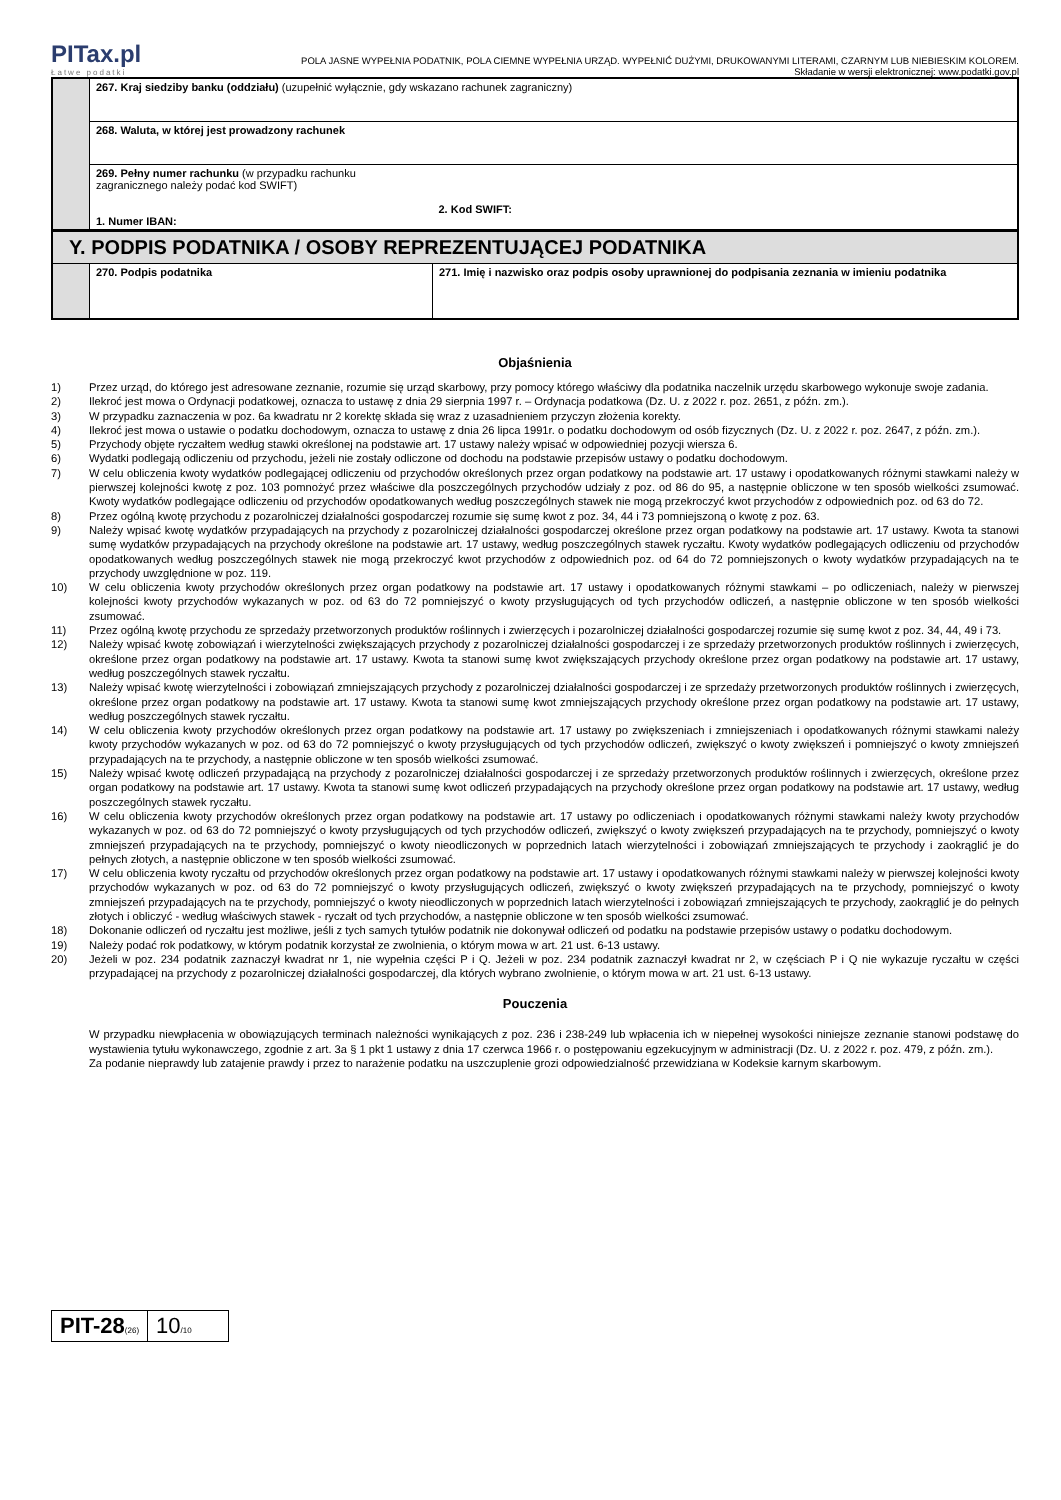PITax.pl
Łatwe podatki
POLA JASNE WYPEŁNIA PODATNIK, POLA CIEMNE WYPEŁNIA URZĄD. WYPEŁNIĆ DUŻYMI, DRUKOWANYMI LITERAMI, CZARNYM LUB NIEBIESKIM KOLOREM.
Składanie w wersji elektronicznej: www.podatki.gov.pl
| | 267. Kraj siedziby banku (oddziału) (uzupełnić wyłącznie, gdy wskazano rachunek zagraniczny) | |
| | 268. Waluta, w której jest prowadzony rachunek | |
| | 269. Pełny numer rachunku (w przypadku rachunku zagranicznego należy podać kod SWIFT) 1. Numer IBAN: | 2. Kod SWIFT: |
| Y. PODPIS PODATNIKA / OSOBY REPREZENTUJĄCEJ PODATNIKA | | |
| | 270. Podpis podatnika | 271. Imię i nazwisko oraz podpis osoby uprawnionej do podpisania zeznania w imieniu podatnika |
Objaśnienia
1) Przez urząd, do którego jest adresowane zeznanie, rozumie się urząd skarbowy, przy pomocy którego właściwy dla podatnika naczelnik urzędu skarbowego wykonuje swoje zadania.
2) Ilekroć jest mowa o Ordynacji podatkowej, oznacza to ustawę z dnia 29 sierpnia 1997 r. – Ordynacja podatkowa (Dz. U. z 2022 r. poz. 2651, z późn. zm.).
3) W przypadku zaznaczenia w poz. 6a kwadratu nr 2 korektę składa się wraz z uzasadnieniem przyczyn złożenia korekty.
4) Ilekroć jest mowa o ustawie o podatku dochodowym, oznacza to ustawę z dnia 26 lipca 1991r. o podatku dochodowym od osób fizycznych (Dz. U. z 2022 r. poz. 2647, z późn. zm.).
5) Przychody objęte ryczałtem według stawki określonej na podstawie art. 17 ustawy należy wpisać w odpowiedniej pozycji wiersza 6.
6) Wydatki podlegają odliczeniu od przychodu, jeżeli nie zostały odliczone od dochodu na podstawie przepisów ustawy o podatku dochodowym.
7) W celu obliczenia kwoty wydatków podlegającej odliczeniu od przychodów określonych przez organ podatkowy na podstawie art. 17 ustawy i opodatkowanych różnymi stawkami należy w pierwszej kolejności kwotę z poz. 103 pomnożyć przez właściwe dla poszczególnych przychodów udziały z poz. od 86 do 95, a następnie obliczone w ten sposób wielkości zsumować. Kwoty wydatków podlegające odliczeniu od przychodów opodatkowanych według poszczególnych stawek nie mogą przekroczyć kwot przychodów z odpowiednich poz. od 63 do 72.
8) Przez ogólną kwotę przychodu z pozarolniczej działalności gospodarczej rozumie się sumę kwot z poz. 34, 44 i 73 pomniejszoną o kwotę z poz. 63.
9) Należy wpisać kwotę wydatków przypadających na przychody z pozarolniczej działalności gospodarczej określone przez organ podatkowy na podstawie art. 17 ustawy. Kwota ta stanowi sumę wydatków przypadających na przychody określone na podstawie art. 17 ustawy, według poszczególnych stawek ryczałtu. Kwoty wydatków podlegających odliczeniu od przychodów opodatkowanych według poszczególnych stawek nie mogą przekroczyć kwot przychodów z odpowiednich poz. od 64 do 72 pomniejszonych o kwoty wydatków przypadających na te przychody uwzględnione w poz. 119.
10) W celu obliczenia kwoty przychodów określonych przez organ podatkowy na podstawie art. 17 ustawy i opodatkowanych różnymi stawkami – po odliczeniach, należy w pierwszej kolejności kwoty przychodów wykazanych w poz. od 63 do 72 pomniejszyć o kwoty przysługujących od tych przychodów odliczeń, a następnie obliczone w ten sposób wielkości zsumować.
11) Przez ogólną kwotę przychodu ze sprzedaży przetworzonych produktów roślinnych i zwierzęcych i pozarolniczej działalności gospodarczej rozumie się sumę kwot z poz. 34, 44, 49 i 73.
12) Należy wpisać kwotę zobowiązań i wierzytelności zwiększających przychody z pozarolniczej działalności gospodarczej i ze sprzedaży przetworzonych produktów roślinnych i zwierzęcych, określone przez organ podatkowy na podstawie art. 17 ustawy. Kwota ta stanowi sumę kwot zwiększających przychody określone przez organ podatkowy na podstawie art. 17 ustawy, według poszczególnych stawek ryczałtu.
13) Należy wpisać kwotę wierzytelności i zobowiązań zmniejszających przychody z pozarolniczej działalności gospodarczej i ze sprzedaży przetworzonych produktów roślinnych i zwierzęcych, określone przez organ podatkowy na podstawie art. 17 ustawy. Kwota ta stanowi sumę kwot zmniejszających przychody określone przez organ podatkowy na podstawie art. 17 ustawy, według poszczególnych stawek ryczałtu.
14) W celu obliczenia kwoty przychodów określonych przez organ podatkowy na podstawie art. 17 ustawy po zwiększeniach i zmniejszeniach i opodatkowanych różnymi stawkami należy kwoty przychodów wykazanych w poz. od 63 do 72 pomniejszyć o kwoty przysługujących od tych przychodów odliczeń, zwiększyć o kwoty zwiększeń i pomniejszyć o kwoty zmniejszeń przypadających na te przychody, a następnie obliczone w ten sposób wielkości zsumować.
15) Należy wpisać kwotę odliczeń przypadającą na przychody z pozarolniczej działalności gospodarczej i ze sprzedaży przetworzonych produktów roślinnych i zwierzęcych, określone przez organ podatkowy na podstawie art. 17 ustawy. Kwota ta stanowi sumę kwot odliczeń przypadających na przychody określone przez organ podatkowy na podstawie art. 17 ustawy, według poszczególnych stawek ryczałtu.
16) W celu obliczenia kwoty przychodów określonych przez organ podatkowy na podstawie art. 17 ustawy po odliczeniach i opodatkowanych różnymi stawkami należy kwoty przychodów wykazanych w poz. od 63 do 72 pomniejszyć o kwoty przysługujących od tych przychodów odliczeń, zwiększyć o kwoty zwiększeń przypadających na te przychody, pomniejszyć o kwoty zmniejszeń przypadających na te przychody, pomniejszyć o kwoty nieodliczonych w poprzednich latach wierzytelności i zobowiązań zmniejszających te przychody i zaokrąglić je do pełnych złotych, a następnie obliczone w ten sposób wielkości zsumować.
17) W celu obliczenia kwoty ryczałtu od przychodów określonych przez organ podatkowy na podstawie art. 17 ustawy i opodatkowanych różnymi stawkami należy w pierwszej kolejności kwoty przychodów wykazanych w poz. od 63 do 72 pomniejszyć o kwoty przysługujących odliczeń, zwiększyć o kwoty zwiększeń przypadających na te przychody, pomniejszyć o kwoty zmniejszeń przypadających na te przychody, pomniejszyć o kwoty nieodliczonych w poprzednich latach wierzytelności i zobowiązań zmniejszających te przychody, zaokrąglić je do pełnych złotych i obliczyć - według właściwych stawek - ryczałt od tych przychodów, a następnie obliczone w ten sposób wielkości zsumować.
18) Dokonanie odliczeń od ryczałtu jest możliwe, jeśli z tych samych tytułów podatnik nie dokonywał odliczeń od podatku na podstawie przepisów ustawy o podatku dochodowym.
19) Należy podać rok podatkowy, w którym podatnik korzystał ze zwolnienia, o którym mowa w art. 21 ust. 6-13 ustawy.
20) Jeżeli w poz. 234 podatnik zaznaczył kwadrat nr 1, nie wypełnia części P i Q. Jeżeli w poz. 234 podatnik zaznaczył kwadrat nr 2, w częściach P i Q nie wykazuje ryczałtu w części przypadającej na przychody z pozarolniczej działalności gospodarczej, dla których wybrano zwolnienie, o którym mowa w art. 21 ust. 6-13 ustawy.
Pouczenia
W przypadku niewpłacenia w obowiązujących terminach należności wynikających z poz. 236 i 238-249 lub wpłacenia ich w niepełnej wysokości niniejsze zeznanie stanowi podstawę do wystawienia tytułu wykonawczego, zgodnie z art. 3a § 1 pkt 1 ustawy z dnia 17 czerwca 1966 r. o postępowaniu egzekucyjnym w administracji (Dz. U. z 2022 r. poz. 479, z późn. zm.).
Za podanie nieprawdy lub zatajenie prawdy i przez to narażenie podatku na uszczuplenie grozi odpowiedzialność przewidziana w Kodeksie karnym skarbowym.
PIT-28(26)
10/10